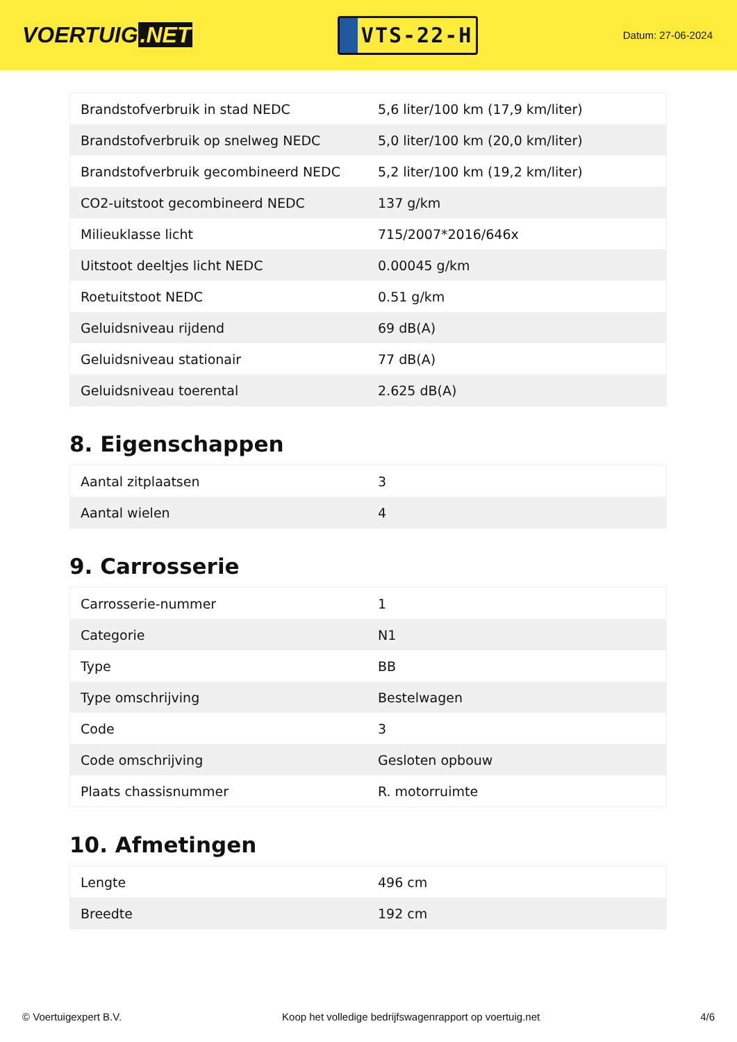VOERTUIG.NET
VTS-22-H
Datum: 27-06-2024
| Brandstofverbruik in stad NEDC | 5,6 liter/100 km (17,9 km/liter) |
| Brandstofverbruik op snelweg NEDC | 5,0 liter/100 km (20,0 km/liter) |
| Brandstofverbruik gecombineerd NEDC | 5,2 liter/100 km (19,2 km/liter) |
| CO2-uitstoot gecombineerd NEDC | 137 g/km |
| Milieuklasse licht | 715/2007*2016/646x |
| Uitstoot deeltjes licht NEDC | 0.00045 g/km |
| Roetuitstoot NEDC | 0.51 g/km |
| Geluidsniveau rijdend | 69 dB(A) |
| Geluidsniveau stationair | 77 dB(A) |
| Geluidsniveau toerental | 2.625 dB(A) |
8. Eigenschappen
| Aantal zitplaatsen | 3 |
| Aantal wielen | 4 |
9. Carrosserie
| Carrosserie-nummer | 1 |
| Categorie | N1 |
| Type | BB |
| Type omschrijving | Bestelwagen |
| Code | 3 |
| Code omschrijving | Gesloten opbouw |
| Plaats chassisnummer | R. motorruimte |
10. Afmetingen
| Lengte | 496 cm |
| Breedte | 192 cm |
© Voertuigexpert B.V. Koop het volledige bedrijfswagenrapport op voertuig.net 4/6